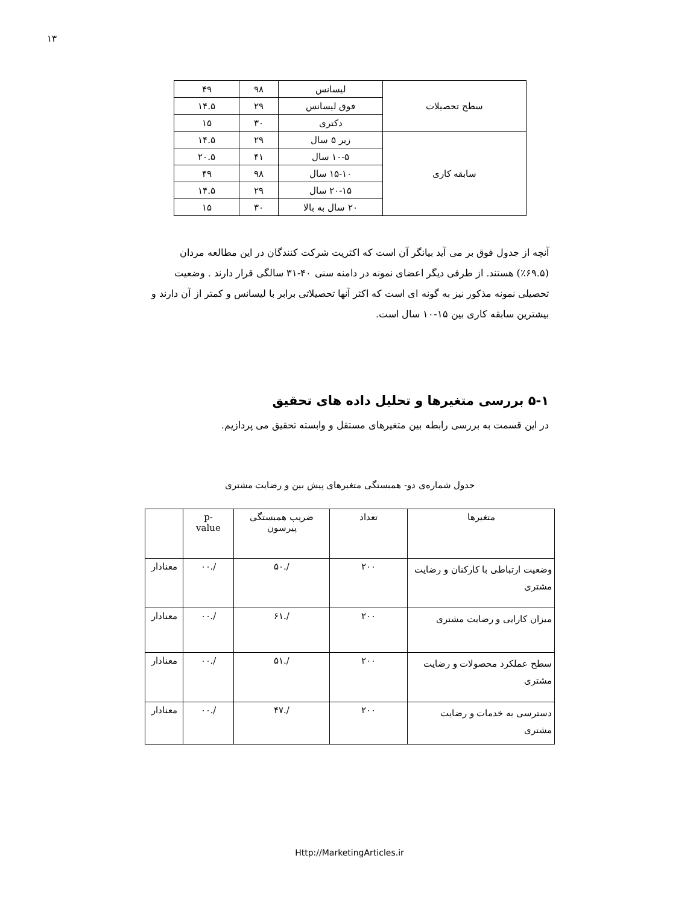۱۳
| سطح تحصیلات | لیسانس | ۹۸ | ۴۹ |
| | فوق لیسانس | ۲۹ | ۱۴.۵ |
| | دکتری | ۳۰ | ۱۵ |
| سابقه کاری | زیر ۵ سال | ۲۹ | ۱۴.۵ |
| | ۱۰-۵ سال | ۴۱ | ۲۰.۵ |
| | ۱۵-۱۰ سال | ۹۸ | ۴۹ |
| | ۲۰-۱۵ سال | ۲۹ | ۱۴.۵ |
| | ۲۰ سال به بالا | ۳۰ | ۱۵ |
آنچه از جدول فوق بر می آید بیانگر آن است که اکثریت شرکت کنندگان در این مطالعه مردان (۶۹.۵٪) هستند. از طرفی دیگر اعضای نمونه در دامنه سنی ۴۰-۳۱ سالگی قرار دارند . وضعیت تحصیلی نمونه مذکور نیز به گونه ای است که اکثر آنها تحصیلاتی برابر با لیسانس و کمتر از آن دارند و بیشترین سابقه کاری بین ۱۵-۱۰ سال است.
۵-۱ بررسی متغیرها و تحلیل داده های تحقیق
در این قسمت به بررسی رابطه بین متغیرهای مستقل و وابسته تحقیق می پردازیم.
جدول شماره‌ی دو- همبستگی متغیرهای پیش بین و رضایت مشتری
| متغیرها | تعداد | ضریب همبستگی پیرسون | p- value | |
| --- | --- | --- | --- | --- |
| وضعیت ارتباطی با کارکنان و رضایت مشتری | ۲۰۰ | /.۵۰ | /.۰۰ | معنادار |
| میزان کارایی و رضایت مشتری | ۲۰۰ | /.۶۱ | /.۰۰ | معنادار |
| سطح عملکرد محصولات و رضایت مشتری | ۲۰۰ | /.۵۱ | /.۰۰ | معنادار |
| دسترسی به خدمات و رضایت مشتری | ۲۰۰ | /.۴۷ | /.۰۰ | معنادار |
Http://MarketingArticles.ir